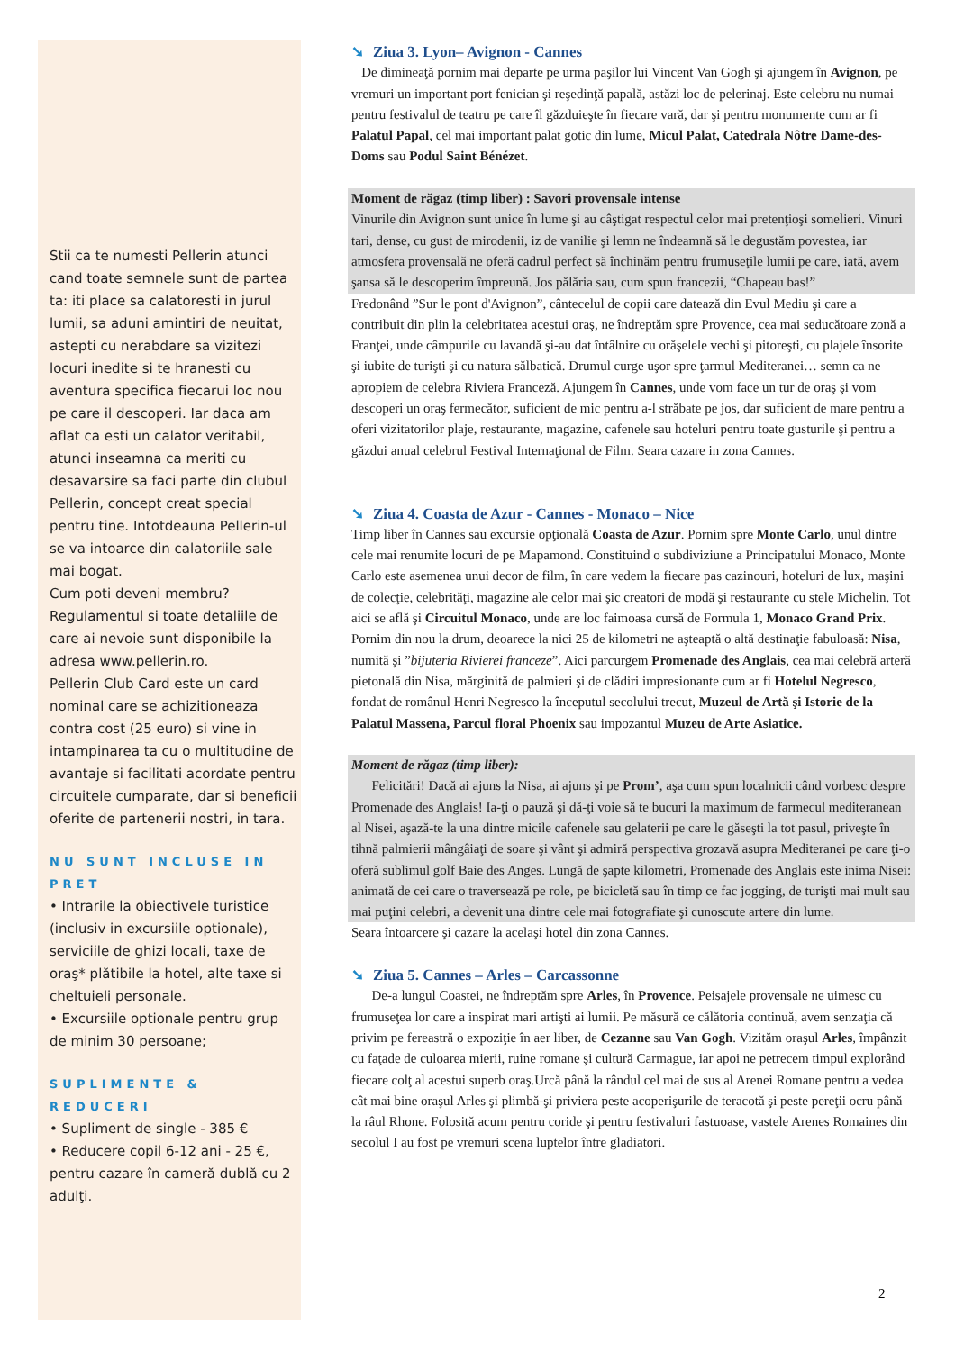Stii ca te numesti Pellerin atunci cand toate semnele sunt de partea ta: iti place sa calatoresti in jurul lumii, sa aduni amintiri de neuitat, astepti cu nerabdare sa vizitezi locuri inedite si te hranesti cu aventura specifica fiecarui loc nou pe care il descoperi. Iar daca am aflat ca esti un calator veritabil, atunci inseamna ca meriti cu desavarsire sa faci parte din clubul Pellerin, concept creat special pentru tine. Intotdeauna Pellerin-ul se va intoarce din calatoriile sale mai bogat.
Cum poti deveni membru? Regulamentul si toate detaliile de care ai nevoie sunt disponibile la adresa www.pellerin.ro.
Pellerin Club Card este un card nominal care se achizitioneaza contra cost (25 euro) si vine in intampinarea ta cu o multitudine de avantaje si facilitati acordate pentru circuitele cumparate, dar si beneficii oferite de partenerii nostri, in tara.
NU SUNT INCLUSE IN PRET
• Intrarile la obiectivele turistice (inclusiv in excursiile optionale), serviciile de ghizi locali, taxe de oraş* plătibile la hotel, alte taxe si cheltuieli personale.
• Excursiile optionale pentru grup de minim 30 persoane;
SUPLIMENTE & REDUCERI
• Supliment de single - 385 €
• Reducere copil 6-12 ani - 25 €, pentru cazare în cameră dublă cu 2 adulţi.
➘ Ziua 3. Lyon– Avignon - Cannes
De dimineaţă pornim mai departe pe urma paşilor lui Vincent Van Gogh şi ajungem în Avignon, pe vremuri un important port fenician şi reşedinţă papală, astăzi loc de pelerinaj. Este celebru nu numai pentru festivalul de teatru pe care îl găzduieşte în fiecare vară, dar şi pentru monumente cum ar fi Palatul Papal, cel mai important palat gotic din lume, Micul Palat, Catedrala Nôtre Dame-des-Doms sau Podul Saint Bénézet.
Moment de răgaz (timp liber) : Savori provensale intense
Vinurile din Avignon sunt unice în lume şi au câştigat respectul celor mai pretenţioşi somelieri. Vinuri tari, dense, cu gust de mirodenii, iz de vanilie şi lemn ne îndeamnă să le degustăm povestea, iar atmosfera provensală ne oferă cadrul perfect să închinăm pentru frumuseţile lumii pe care, iată, avem şansa să le descoperim împreună. Jos pălăria sau, cum spun francezii, “Chapeau bas!”
Fredonând ”Sur le pont d'Avignon”, cântecelul de copii care datează din Evul Mediu şi care a contribuit din plin la celebritatea acestui oraş, ne îndreptăm spre Provence, cea mai seducătoare zonă a Franţei, unde câmpurile cu lavandă şi-au dat întâlnire cu orăşelele vechi şi pitoreşti, cu plajele însorite şi iubite de turişti şi cu natura sălbatică. Drumul curge uşor spre ţarmul Mediteranei… semn ca ne apropiem de celebra Riviera Franceză. Ajungem în Cannes, unde vom face un tur de oraş şi vom descoperi un oraş fermecător, suficient de mic pentru a-l străbate pe jos, dar suficient de mare pentru a oferi vizitatorilor plaje, restaurante, magazine, cafenele sau hoteluri pentru toate gusturile şi pentru a găzdui anual celebrul Festival Internaţional de Film. Seara cazare in zona Cannes.
➘ Ziua 4. Coasta de Azur - Cannes - Monaco – Nice
Timp liber în Cannes sau excursie opţională Coasta de Azur. Pornim spre Monte Carlo, unul dintre cele mai renumite locuri de pe Mapamond. Constituind o subdiviziune a Principatului Monaco, Monte Carlo este asemenea unui decor de film, în care vedem la fiecare pas cazinouri, hoteluri de lux, maşini de colecţie, celebrităţi, magazine ale celor mai şic creatori de modă şi restaurante cu stele Michelin. Tot aici se află şi Circuitul Monaco, unde are loc faimoasa cursă de Formula 1, Monaco Grand Prix. Pornim din nou la drum, deoarece la nici 25 de kilometri ne aşteaptă o altă destinaţie fabuloasă: Nisa, numită şi ”bijuteria Rivierei franceze”. Aici parcurgem Promenade des Anglais, cea mai celebră arteră pietonală din Nisa, mărginită de palmieri şi de clădiri impresionante cum ar fi Hotelul Negresco, fondat de românul Henri Negresco la începutul secolului trecut, Muzeul de Artă şi Istorie de la Palatul Massena, Parcul floral Phoenix sau impozantul Muzeu de Arte Asiatice.
Moment de răgaz (timp liber):
Felicitări! Dacă ai ajuns la Nisa, ai ajuns şi pe Prom’, aşa cum spun localnicii când vorbesc despre Promenade des Anglais! Ia-ţi o pauză şi dă-ţi voie să te bucuri la maximum de farmecul mediteranean al Nisei, aşază-te la una dintre micile cafenele sau gelaterii pe care le găseşti la tot pasul, priveşte în tihnă palmierii mângâiaţi de soare şi vânt şi admiră perspectiva grozavă asupra Mediteranei pe care ţi-o oferă sublimul golf Baie des Anges. Lungă de şapte kilometri, Promenade des Anglais este inima Nisei: animată de cei care o traversează pe role, pe bicicletă sau în timp ce fac jogging, de turişti mai mult sau mai puţini celebri, a devenit una dintre cele mai fotografiate şi cunoscute artere din lume.
Seara întoarcere şi cazare la acelaşi hotel din zona Cannes.
➘ Ziua 5. Cannes – Arles – Carcassonne
De-a lungul Coastei, ne îndreptăm spre Arles, în Provence. Peisajele provensale ne uimesc cu frumuseţea lor care a inspirat mari artişti ai lumii. Pe măsură ce călătoria continuă, avem senzaţia că privim pe fereastră o expoziţie în aer liber, de Cezanne sau Van Gogh. Vizităm oraşul Arles, împânzit cu faţade de culoarea mierii, ruine romane şi cultură Carmague, iar apoi ne petrecem timpul explorând fiecare colţ al acestui superb oraş.Urcă până la rândul cel mai de sus al Arenei Romane pentru a vedea cât mai bine oraşul Arles şi plimbă-şi priviera peste acoperişurile de teracotă şi peste pereţii ocru până la râul Rhone. Folosită acum pentru coride şi pentru festivaluri fastuoase, vastele Arenes Romaines din secolul I au fost pe vremuri scena luptelor între gladiatori.
2